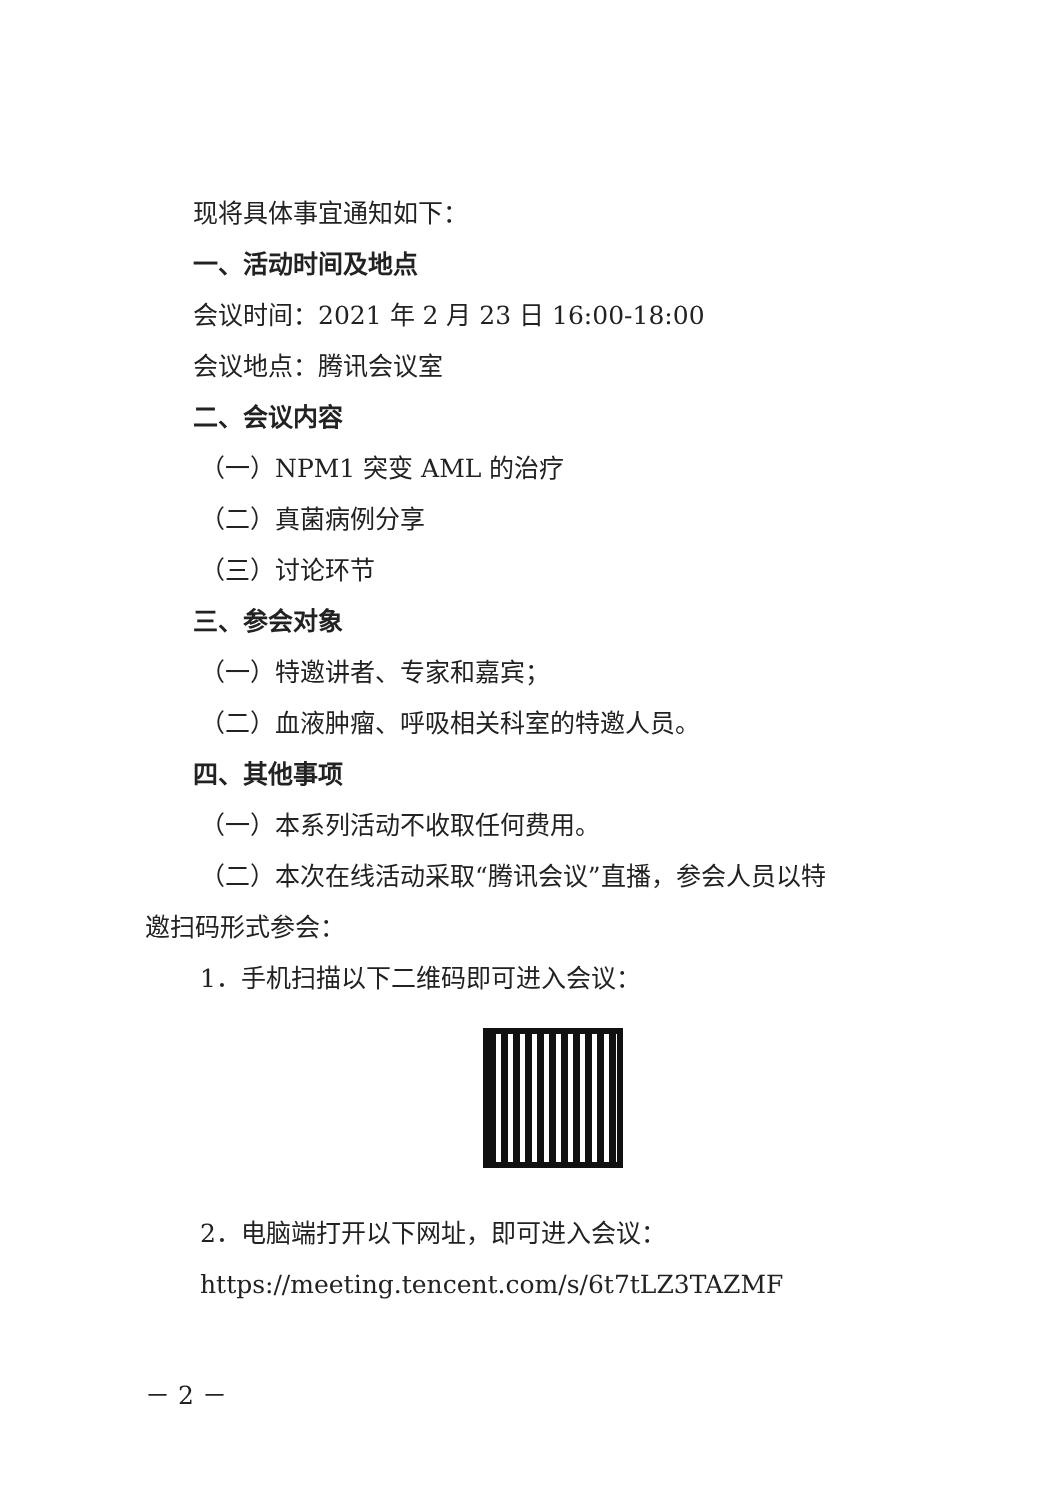现将具体事宜通知如下：
一、活动时间及地点
会议时间：2021 年 2 月 23 日 16:00-18:00
会议地点：腾讯会议室
二、会议内容
（一）NPM1 突变 AML 的治疗
（二）真菌病例分享
（三）讨论环节
三、参会对象
（一）特邀讲者、专家和嘉宾；
（二）血液肿瘤、呼吸相关科室的特邀人员。
四、其他事项
（一）本系列活动不收取任何费用。
（二）本次在线活动采取“腾讯会议”直播，参会人员以特
邀扫码形式参会：
1．手机扫描以下二维码即可进入会议：
2．电脑端打开以下网址，即可进入会议：
https://meeting.tencent.com/s/6t7tLZ3TAZMF
－ 2 －